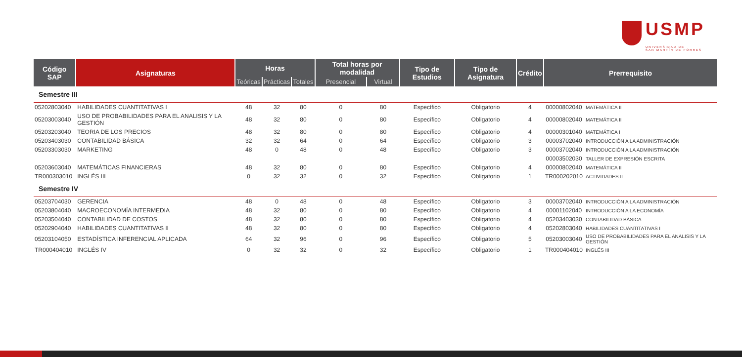USMP
UNIVERSIDAD DE
SAN MARTÍN DE PORRES
| Código SAP | Asignaturas | Horas | | | Total horas por modalidad | | Tipo de Estudios | Tipo de Asignatura | Crédito | Prerrequisito | |
| --- | --- | --- | --- | --- | --- | --- | --- | --- | --- | --- | --- |
| | | Teóricas | Prácticas | Totales | Presencial | Virtual | | | | | |
| Semestre III | | | | | | | | | | | |
| 05202803040 | HABILIDADES CUANTITATIVAS I | 48 | 32 | 80 | 0 | 80 | Específico | Obligatorio | 4 | 00000802040 | MATEMÁTICA II |
| 05203003040 | USO DE PROBABILIDADES PARA EL ANALISIS Y LA GESTIÓN | 48 | 32 | 80 | 0 | 80 | Específico | Obligatorio | 4 | 00000802040 | MATEMÁTICA II |
| 05203203040 | TEORIA DE LOS PRECIOS | 48 | 32 | 80 | 0 | 80 | Específico | Obligatorio | 4 | 00000301040 | MATEMÁTICA I |
| 05203403030 | CONTABILIDAD BÁSICA | 32 | 32 | 64 | 0 | 64 | Específico | Obligatorio | 3 | 00003702040 | INTRODUCCIÓN A LA ADMINISTRACIÓN |
| 05203303030 | MARKETING | 48 | 0 | 48 | 0 | 48 | Específico | Obligatorio | 3 | 00003702040 | INTRODUCCIÓN A LA ADMINISTRACIÓN |
| | | | | | | | | | | 00003502030 | TALLER DE EXPRESIÓN ESCRITA |
| 05203603040 | MATEMÁTICAS FINANCIERAS | 48 | 32 | 80 | 0 | 80 | Específico | Obligatorio | 4 | 00000802040 | MATEMÁTICA II |
| TR000303010 | INGLÉS III | 0 | 32 | 32 | 0 | 32 | Específico | Obligatorio | 1 | TR000202010 | ACTIVIDADES II |
| Semestre IV | | | | | | | | | | | |
| 05203704030 | GERENCIA | 48 | 0 | 48 | 0 | 48 | Específico | Obligatorio | 3 | 00003702040 | INTRODUCCIÓN A LA ADMINISTRACIÓN |
| 05203804040 | MACROECONOMÍA INTERMEDIA | 48 | 32 | 80 | 0 | 80 | Específico | Obligatorio | 4 | 00001102040 | INTRODUCCIÓN A LA ECONOMÍA |
| 05203504040 | CONTABILIDAD DE COSTOS | 48 | 32 | 80 | 0 | 80 | Específico | Obligatorio | 4 | 05203403030 | CONTABILIDAD BÁSICA |
| 05202904040 | HABILIDADES CUANTITATIVAS II | 48 | 32 | 80 | 0 | 80 | Específico | Obligatorio | 4 | 05202803040 | HABILIDADES CUANTITATIVAS I |
| 05203104050 | ESTADÍSTICA INFERENCIAL APLICADA | 64 | 32 | 96 | 0 | 96 | Específico | Obligatorio | 5 | 05203003040 | USO DE PROBABILIDADES PARA EL ANALISIS Y LA GESTIÓN |
| TR000404010 | INGLÉS IV | 0 | 32 | 32 | 0 | 32 | Específico | Obligatorio | 1 | TR000404010 | INGLÉS III |